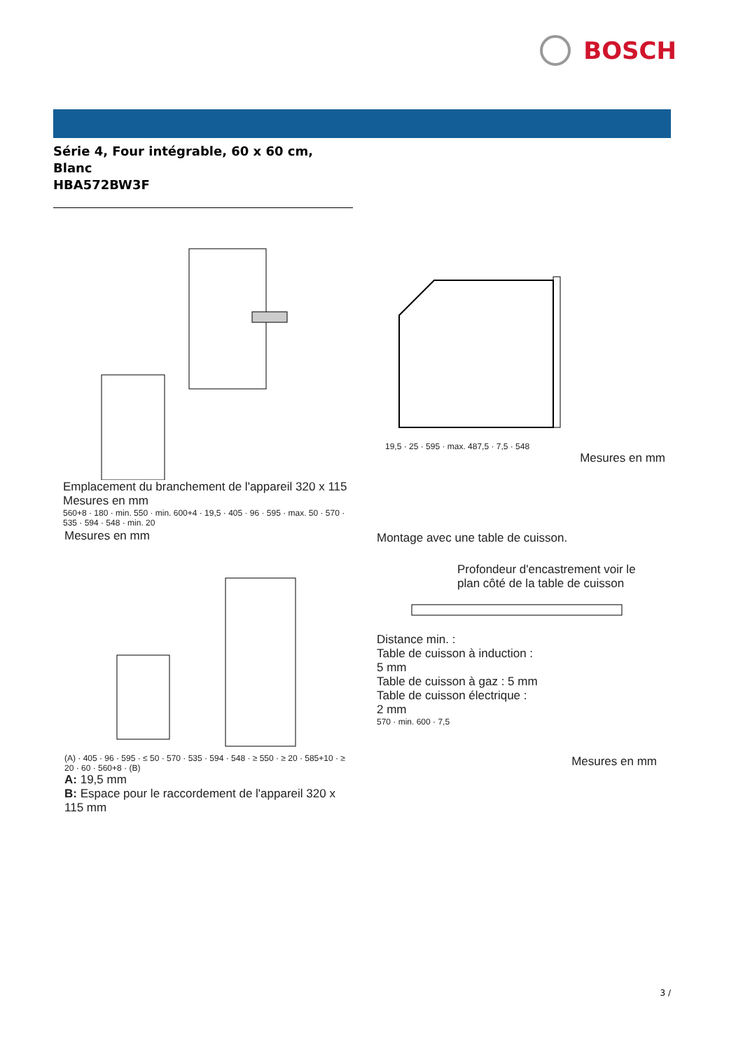BOSCH
Série 4, Four intégrable, 60 x 60 cm,
Blanc
HBA572BW3F
Emplacement du branchement de l'appareil 320 x 115
Mesures en mm
560+8 · 180 · min. 550 · min. 600+4 · 19,5 · 405 · 96 · 595 · max. 50 · 570 · 535 · 594 · 548 · min. 20
19,5 · 25 · 595 · max. 487,5 · 7,5 · 548
Mesures en mm
Mesures en mm
(A) · 405 · 96 · 595 · ≤ 50 · 570 · 535 · 594 · 548 · ≥ 550 · ≥ 20 · 585+10 · ≥ 20 · 60 · 560+8 · (B)
A: 19,5 mm
B: Espace pour le raccordement de l'appareil 320 x 115 mm
Montage avec une table de cuisson.
Profondeur d'encastrement voir le plan côté de la table de cuisson
Distance min. :
Table de cuisson à induction :
5 mm
Table de cuisson à gaz : 5 mm
Table de cuisson électrique :
2 mm
570 · min. 600 · 7,5
Mesures en mm
3 /